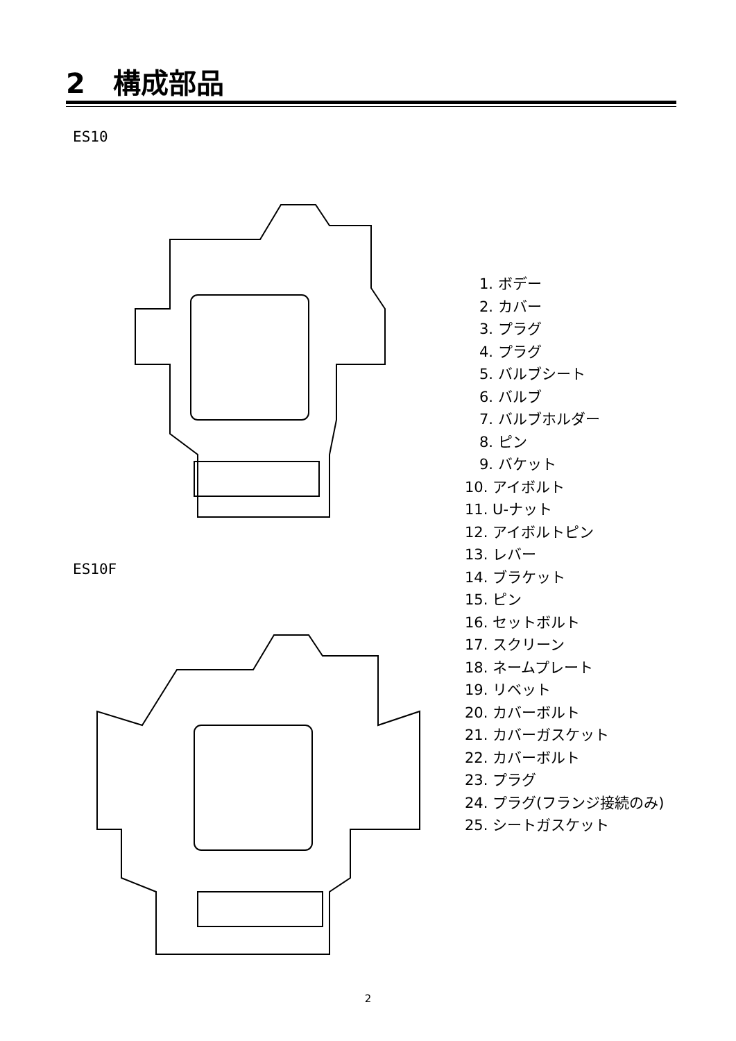2　構成部品
ES10
ES10F
　1. ボデー
　2. カバー
　3. プラグ
　4. プラグ
　5. バルブシート
　6. バルブ
　7. バルブホルダー
　8. ピン
　9. バケット
10. アイボルト
11. U-ナット
12. アイボルトピン
13. レバー
14. ブラケット
15. ピン
16. セットボルト
17. スクリーン
18. ネームプレート
19. リベット
20. カバーボルト
21. カバーガスケット
22. カバーボルト
23. プラグ
24. プラグ(フランジ接続のみ)
25. シートガスケット
2